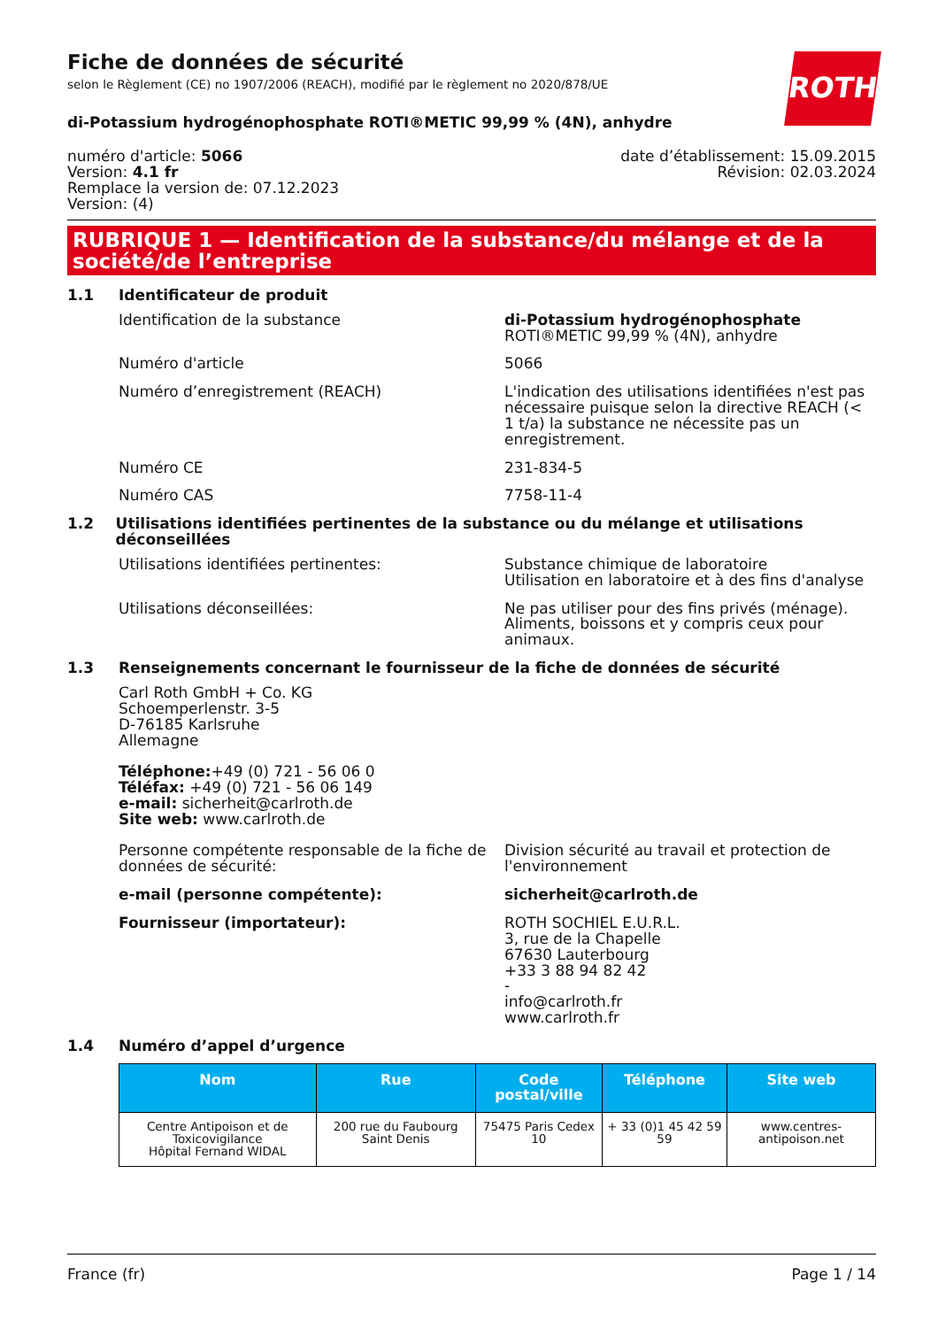ROTH
Fiche de données de sécurité
selon le Règlement (CE) no 1907/2006 (REACH), modifié par le règlement no 2020/878/UE
di-Potassium hydrogénophosphate ROTI®METIC 99,99 % (4N), anhydre
numéro d'article: 5066
Version: 4.1 fr
Remplace la version de: 07.12.2023
Version: (4)
date d’établissement: 15.09.2015
Révision: 02.03.2024
RUBRIQUE 1 — Identification de la substance/du mélange et de la société/de l’entreprise
1.1 Identificateur de produit
Identification de la substance di-Potassium hydrogénophosphate ROTI®METIC 99,99 % (4N), anhydre
Numéro d'article 5066
Numéro d’enregistrement (REACH) L'indication des utilisations identifiées n'est pas nécessaire puisque selon la directive REACH (< 1 t/a) la substance ne nécessite pas un enregistrement.
Numéro CE 231-834-5
Numéro CAS 7758-11-4
1.2 Utilisations identifiées pertinentes de la substance ou du mélange et utilisations déconseillées
Utilisations identifiées pertinentes: Substance chimique de laboratoire
Utilisation en laboratoire et à des fins d'analyse
Utilisations déconseillées: Ne pas utiliser pour des fins privés (ménage). Aliments, boissons et y compris ceux pour animaux.
1.3 Renseignements concernant le fournisseur de la fiche de données de sécurité
Carl Roth GmbH + Co. KG
Schoemperlenstr. 3-5
D-76185 Karlsruhe
Allemagne
Téléphone:+49 (0) 721 - 56 06 0
Téléfax: +49 (0) 721 - 56 06 149
e-mail: sicherheit@carlroth.de
Site web: www.carlroth.de
Personne compétente responsable de la fiche de données de sécurité:
Division sécurité au travail et protection de l'environnement
e-mail (personne compétente): sicherheit@carlroth.de
Fournisseur (importateur): ROTH SOCHIEL E.U.R.L.
3, rue de la Chapelle
67630 Lauterbourg
+33 3 88 94 82 42
-
info@carlroth.fr
www.carlroth.fr
1.4 Numéro d’appel d’urgence
| Nom | Rue | Code postal/ville | Téléphone | Site web |
| --- | --- | --- | --- | --- |
| Centre Antipoison et de Toxicovigilance Hôpital Fernand WIDAL | 200 rue du Faubourg Saint Denis | 75475 Paris Cedex 10 | + 33 (0)1 45 42 59 59 | www.centres-antipoison.net |
France (fr) Page 1 / 14